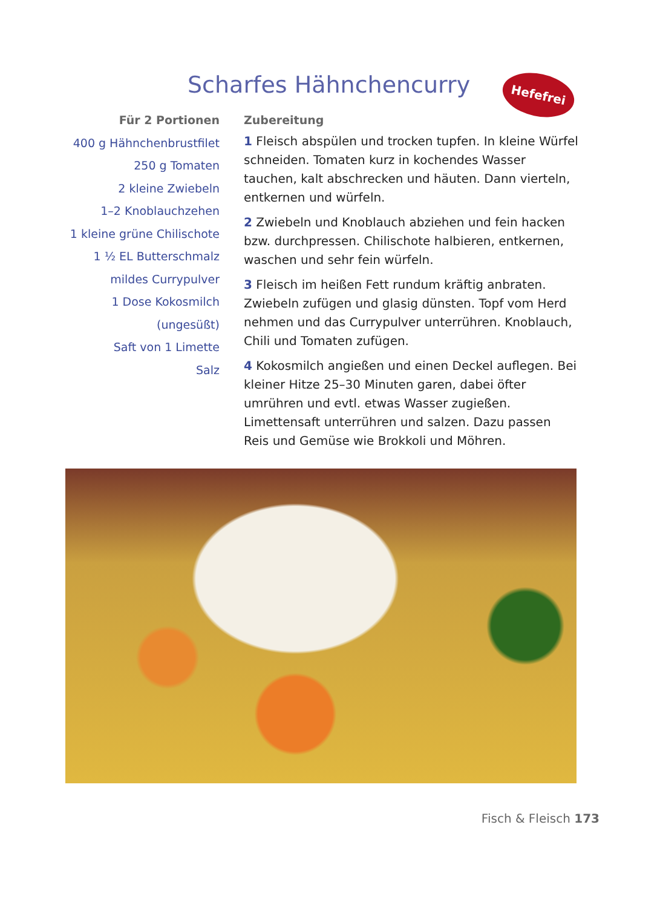Scharfes Hähnchencurry Hefefrei
Für 2 Portionen
400 g Hähnchenbrustfilet
250 g Tomaten
2 kleine Zwiebeln
1–2 Knoblauchzehen
1 kleine grüne Chilischote
1 ½ EL Butterschmalz
mildes Currypulver
1 Dose Kokosmilch
(ungesüßt)
Saft von 1 Limette
Salz
Zubereitung
1 Fleisch abspülen und trocken tupfen. In kleine Würfel schneiden. Tomaten kurz in kochendes Wasser tauchen, kalt abschrecken und häuten. Dann vierteln, entkernen und würfeln.
2 Zwiebeln und Knoblauch abziehen und fein hacken bzw. durchpressen. Chilischote halbieren, entkernen, waschen und sehr fein würfeln.
3 Fleisch im heißen Fett rundum kräftig anbraten. Zwiebeln zufügen und glasig dünsten. Topf vom Herd nehmen und das Currypulver unterrühren. Knoblauch, Chili und Tomaten zufügen.
4 Kokosmilch angießen und einen Deckel aufle­gen. Bei kleiner Hitze 25–30 Minuten garen, dabei öfter umrühren und evtl. etwas Wasser zugießen. Limettensaft unterrühren und salzen. Dazu passen Reis und Gemüse wie Brokkoli und Möhren.
Fisch & Fleisch 173